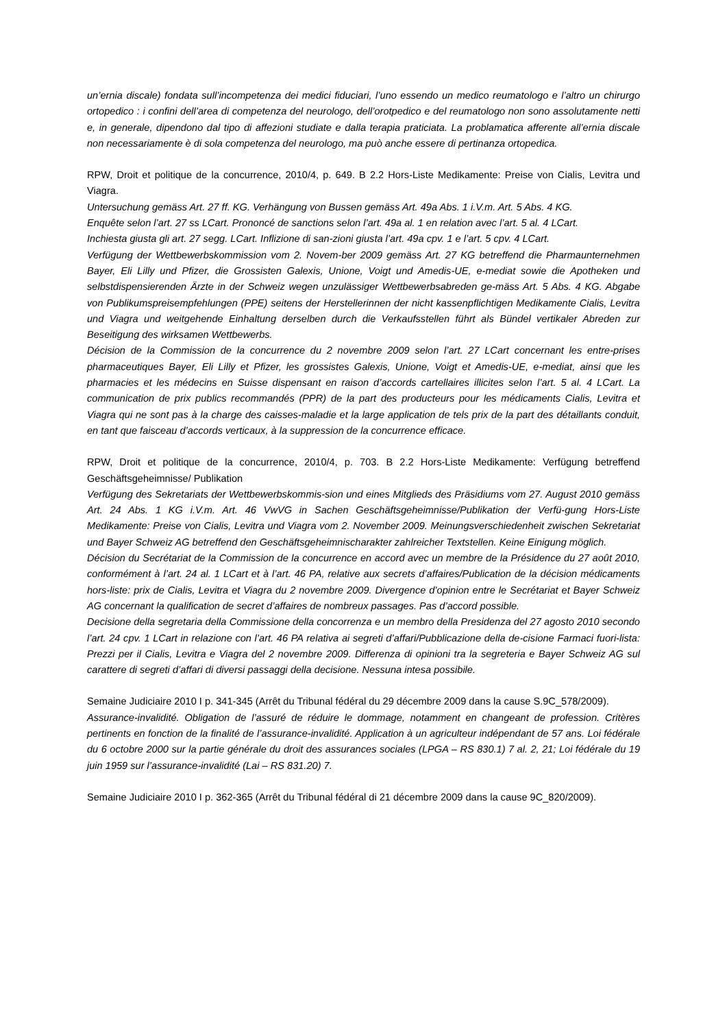un’ernia discale) fondata sull’incompetenza dei medici fiduciari, l’uno essendo un medico reumatologo e l’altro un chirurgo ortopedico : i confini dell’area di competenza del neurologo, dell’orotpedico e del reumatologo non sono assolutamente netti e, in generale, dipendono dal tipo di affezioni studiate e dalla terapia praticiata. La problamatica afferente all’ernia discale non necessariamente è di sola competenza del neurologo, ma può anche essere di pertinanza ortopedica.
RPW, Droit et politique de la concurrence, 2010/4, p. 649. B 2.2 Hors-Liste Medikamente: Preise von Cialis, Levitra und Viagra.
Untersuchung gemäss Art. 27 ff. KG. Verhängung von Bussen gemäss Art. 49a Abs. 1 i.V.m. Art. 5 Abs. 4 KG.
Enquête selon l’art. 27 ss LCart. Prononcé de sanctions selon l’art. 49a al. 1 en relation avec l’art. 5 al. 4 LCart.
Inchiesta giusta gli art. 27 segg. LCart. Inflizione di san-zioni giusta l’art. 49a cpv. 1 e l’art. 5 cpv. 4 LCart.
Verfügung der Wettbewerbskommission vom 2. Novem-ber 2009 gemäss Art. 27 KG betreffend die Pharmaunternehmen Bayer, Eli Lilly und Pfizer, die Grossisten Galexis, Unione, Voigt und Amedis-UE, e-mediat sowie die Apotheken und selbstdispensierenden Ärzte in der Schweiz wegen unzulässiger Wettbewerbsabreden ge-mäss Art. 5 Abs. 4 KG. Abgabe von Publikumspreisempfehlungen (PPE) seitens der Herstellerinnen der nicht kassenpflichtigen Medikamente Cialis, Levitra und Viagra und weitgehende Einhaltung derselben durch die Verkaufsstellen führt als Bündel vertikaler Abreden zur Beseitigung des wirksamen Wettbewerbs.
Décision de la Commission de la concurrence du 2 novembre 2009 selon l’art. 27 LCart concernant les entre-prises pharmaceutiques Bayer, Eli Lilly et Pfizer, les grossistes Galexis, Unione, Voigt et Amedis-UE, e-mediat, ainsi que les pharmacies et les médecins en Suisse dispensant en raison d’accords cartellaires illicites selon l’art. 5 al. 4 LCart. La communication de prix publics recommandés (PPR) de la part des producteurs pour les médicaments Cialis, Levitra et Viagra qui ne sont pas à la charge des caisses-maladie et la large application de tels prix de la part des détaillants conduit, en tant que faisceau d’accords verticaux, à la suppression de la concurrence efficace.
RPW, Droit et politique de la concurrence, 2010/4, p. 703. B 2.2 Hors-Liste Medikamente: Verfügung betreffend Geschäftsgeheimnisse/ Publikation
Verfügung des Sekretariats der Wettbewerbskommis-sion und eines Mitglieds des Präsidiums vom 27. August 2010 gemäss Art. 24 Abs. 1 KG i.V.m. Art. 46 VwVG in Sachen Geschäftsgeheimnisse/Publikation der Verfü-gung Hors-Liste Medikamente: Preise von Cialis, Levitra und Viagra vom 2. November 2009. Meinungsverschiedenheit zwischen Sekretariat und Bayer Schweiz AG betreffend den Geschäftsgeheimnischarakter zahlreicher Textstellen. Keine Einigung möglich.
Décision du Secrétariat de la Commission de la concurrence en accord avec un membre de la Présidence du 27 août 2010, conformément à l’art. 24 al. 1 LCart et à l’art. 46 PA, relative aux secrets d’affaires/Publication de la décision médicaments hors-liste: prix de Cialis, Levitra et Viagra du 2 novembre 2009. Divergence d’opinion entre le Secrétariat et Bayer Schweiz AG concernant la qualification de secret d’affaires de nombreux passages. Pas d’accord possible.
Decisione della segretaria della Commissione della concorrenza e un membro della Presidenza del 27 agosto 2010 secondo l’art. 24 cpv. 1 LCart in relazione con l’art. 46 PA relativa ai segreti d’affari/Pubblicazione della de-cisione Farmaci fuori-lista: Prezzi per il Cialis, Levitra e Viagra del 2 novembre 2009. Differenza di opinioni tra la segreteria e Bayer Schweiz AG sul carattere di segreti d’affari di diversi passaggi della decisione. Nessuna intesa possibile.
Semaine Judiciaire 2010 I p. 341-345 (Arrêt du Tribunal fédéral du 29 décembre 2009 dans la cause S.9C_578/2009).
Assurance-invalidité. Obligation de l’assuré de réduire le dommage, notamment en changeant de profession. Critères pertinents en fonction de la finalité de l’assurance-invalidité. Application à un agriculteur indépendant de 57 ans. Loi fédérale du 6 octobre 2000 sur la partie générale du droit des assurances sociales (LPGA – RS 830.1) 7 al. 2, 21; Loi fédérale du 19 juin 1959 sur l’assurance-invalidité (Lai – RS 831.20) 7.
Semaine Judiciaire 2010 I p. 362-365 (Arrêt du Tribunal fédéral di 21 décembre 2009 dans la cause 9C_820/2009).